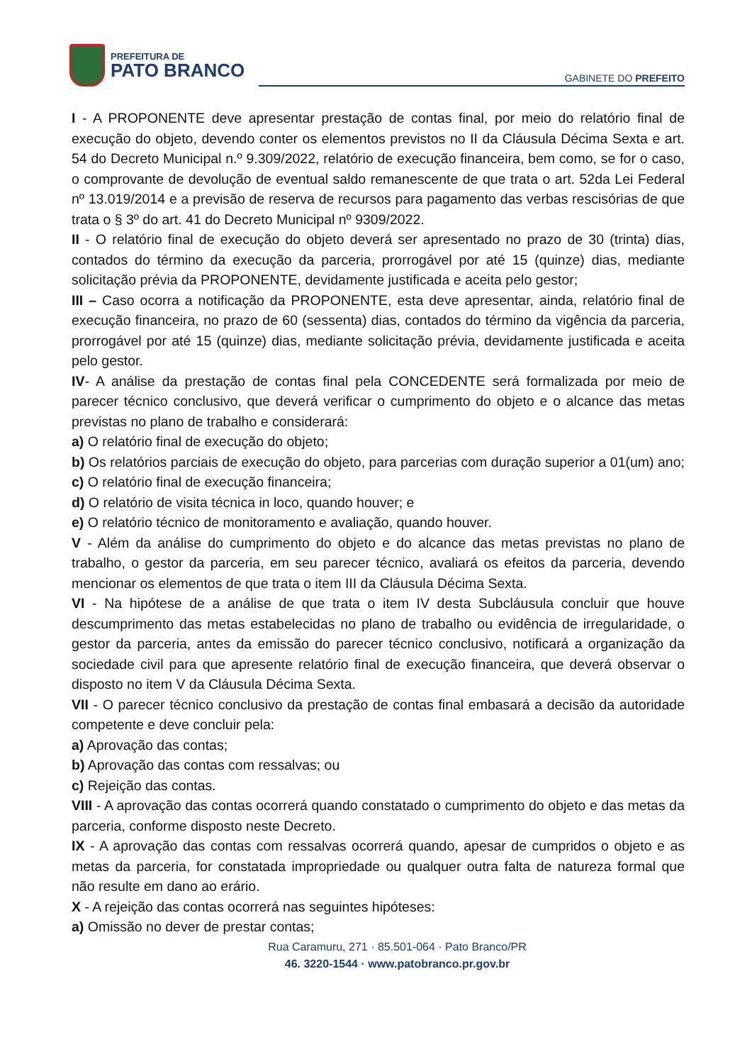PREFEITURA DE
PATO BRANCO
GABINETE DO PREFEITO
I - A PROPONENTE deve apresentar prestação de contas final, por meio do relatório final de execução do objeto, devendo conter os elementos previstos no II da Cláusula Décima Sexta e art. 54 do Decreto Municipal n.º 9.309/2022, relatório de execução financeira, bem como, se for o caso, o comprovante de devolução de eventual saldo remanescente de que trata o art. 52da Lei Federal nº 13.019/2014 e a previsão de reserva de recursos para pagamento das verbas rescisórias de que trata o § 3º do art. 41 do Decreto Municipal nº 9309/2022.
II - O relatório final de execução do objeto deverá ser apresentado no prazo de 30 (trinta) dias, contados do término da execução da parceria, prorrogável por até 15 (quinze) dias, mediante solicitação prévia da PROPONENTE, devidamente justificada e aceita pelo gestor;
III – Caso ocorra a notificação da PROPONENTE, esta deve apresentar, ainda, relatório final de execução financeira, no prazo de 60 (sessenta) dias, contados do término da vigência da parceria, prorrogável por até 15 (quinze) dias, mediante solicitação prévia, devidamente justificada e aceita pelo gestor.
IV- A análise da prestação de contas final pela CONCEDENTE será formalizada por meio de parecer técnico conclusivo, que deverá verificar o cumprimento do objeto e o alcance das metas previstas no plano de trabalho e considerará:
a) O relatório final de execução do objeto;
b) Os relatórios parciais de execução do objeto, para parcerias com duração superior a 01(um) ano;
c) O relatório final de execução financeira;
d) O relatório de visita técnica in loco, quando houver; e
e) O relatório técnico de monitoramento e avaliação, quando houver.
V - Além da análise do cumprimento do objeto e do alcance das metas previstas no plano de trabalho, o gestor da parceria, em seu parecer técnico, avaliará os efeitos da parceria, devendo mencionar os elementos de que trata o item III da Cláusula Décima Sexta.
VI - Na hipótese de a análise de que trata o item IV desta Subcláusula concluir que houve descumprimento das metas estabelecidas no plano de trabalho ou evidência de irregularidade, o gestor da parceria, antes da emissão do parecer técnico conclusivo, notificará a organização da sociedade civil para que apresente relatório final de execução financeira, que deverá observar o disposto no item V da Cláusula Décima Sexta.
VII - O parecer técnico conclusivo da prestação de contas final embasará a decisão da autoridade competente e deve concluir pela:
a) Aprovação das contas;
b) Aprovação das contas com ressalvas; ou
c) Rejeição das contas.
VIII - A aprovação das contas ocorrerá quando constatado o cumprimento do objeto e das metas da parceria, conforme disposto neste Decreto.
IX - A aprovação das contas com ressalvas ocorrerá quando, apesar de cumpridos o objeto e as metas da parceria, for constatada impropriedade ou qualquer outra falta de natureza formal que não resulte em dano ao erário.
X - A rejeição das contas ocorrerá nas seguintes hipóteses:
a) Omissão no dever de prestar contas;
Rua Caramuru, 271 · 85.501-064 · Pato Branco/PR
46. 3220-1544 · www.patobranco.pr.gov.br